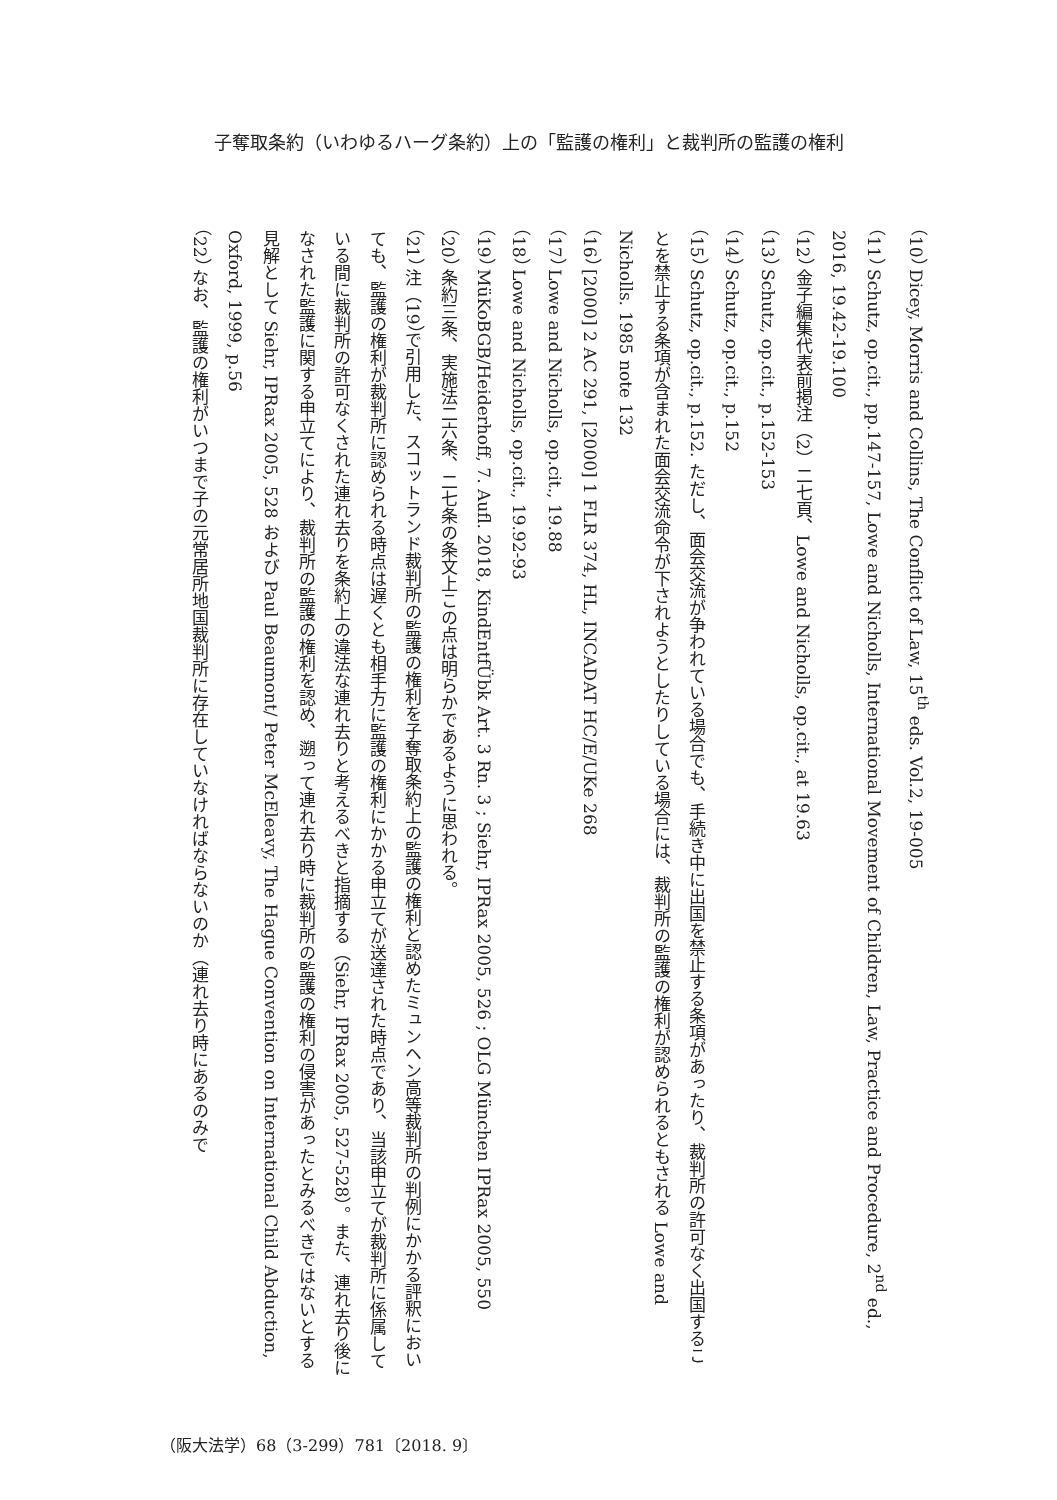子奪取条約（いわゆるハーグ条約）上の「監護の権利」と裁判所の監護の権利
（10） Dicey, Morris and Collins, The Conflict of Law, 15<sup>th</sup> eds. Vol.2, 19-005
（11） Schutz, op.cit., pp.147-157, Lowe and Nicholls, International Movement of Children, Law, Practice and Procedure, 2<sup>nd</sup> ed., 2016, 19.42-19.100
（12） 金子編集代表前掲注（2）二七頁、Lowe and Nicholls, op.cit., at 19.63
（13） Schutz, op.cit., p.152-153
（14） Schutz, op.cit., p.152
（15） Schutz, op.cit., p.152. ただし、面会交流が争われている場合でも、手続き中に出国を禁止する条項があったり、裁判所の許可なく出国することを禁止する条項が含まれた面会交流命令が下されようとしたりしている場合には、裁判所の監護の権利が認められるともされる Lowe and Nicholls. 1985 note 132
（16） [2000] 2 AC 291, [2000] 1 FLR 374, HL, INCADAT HC/E/UKe 268
（17） Lowe and Nicholls, op.cit., 19.88
（18） Lowe and Nicholls, op.cit., 19.92-93
（19） MüKoBGB/Heiderhoff, 7. Aufl. 2018, KindEntfÜbk Art. 3 Rn. 3 ; Siehr, IPRax 2005, 526 ; OLG München IPRax 2005, 550
（20） 条約三条、実施法二六条、二七条の条文上この点は明らかであるように思われる。
（21） 注（19）で引用した、スコットランド裁判所の監護の権利を子奪取条約上の監護の権利と認めたミュンヘン高等裁判所の判例にかかる評釈においても、監護の権利が裁判所に認められる時点は遅くとも相手方に監護の権利にかかる申立てが送達された時点であり、当該申立てが裁判所に係属している間に裁判所の許可なくされた連れ去りを条約上の違法な連れ去りと考えるべきと指摘する（Siehr, IPRax 2005, 527-528）。また、連れ去り後になされた監護に関する申立てにより、裁判所の監護の権利を認め、遡って連れ去り時に裁判所の監護の権利の侵害があったとみるべきではないとする見解として Siehr, IPRax 2005, 528 および Paul Beaumont/ Peter McEleavy, The Hague Convention on International Child Abduction, Oxford, 1999, p.56
（22） なお、監護の権利がいつまで子の元常居所地国裁判所に存在していなければならないのか（連れ去り時にあるのみで
（阪大法学）68（3-299）781〔2018. 9〕